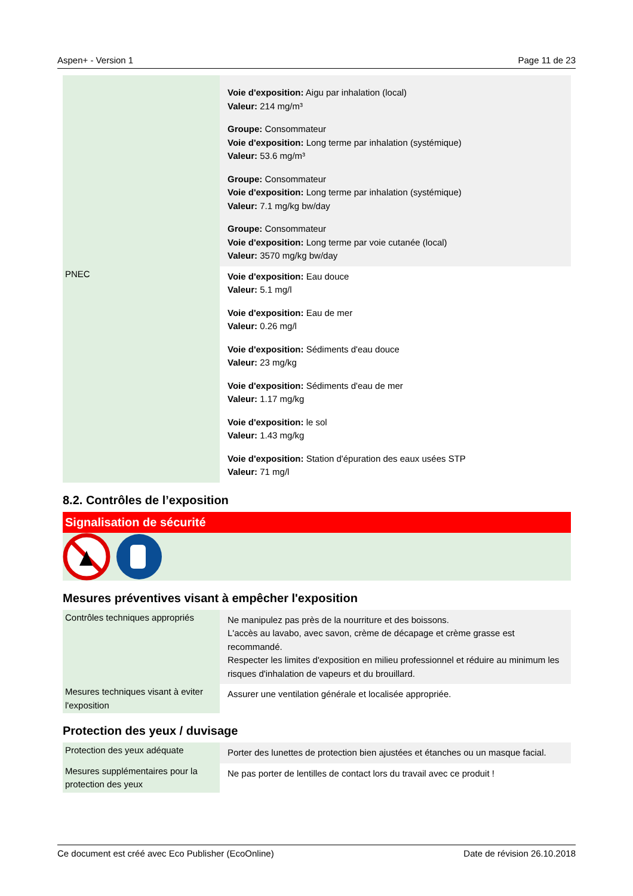Aspen+ - Version 1 Page 11 de 23
| | Voie d'exposition: Aigu par inhalation (local) Valeur: 214 mg/m³ Groupe: Consommateur Voie d'exposition: Long terme par inhalation (systémique) Valeur: 53.6 mg/m³ Groupe: Consommateur Voie d'exposition: Long terme par inhalation (systémique) Valeur: 7.1 mg/kg bw/day Groupe: Consommateur Voie d'exposition: Long terme par voie cutanée (local) Valeur: 3570 mg/kg bw/day |
| PNEC | Voie d'exposition: Eau douce Valeur: 5.1 mg/l Voie d'exposition: Eau de mer Valeur: 0.26 mg/l Voie d'exposition: Sédiments d'eau douce Valeur: 23 mg/kg Voie d'exposition: Sédiments d'eau de mer Valeur: 1.17 mg/kg Voie d'exposition: le sol Valeur: 1.43 mg/kg Voie d'exposition: Station d'épuration des eaux usées STP Valeur: 71 mg/l |
8.2. Contrôles de l’exposition
Signalisation de sécurité
Mesures préventives visant à empêcher l'exposition
| Contrôles techniques appropriés | Ne manipulez pas près de la nourriture et des boissons. L'accès au lavabo, avec savon, crème de décapage et crème grasse est recommandé. Respecter les limites d'exposition en milieu professionnel et réduire au minimum les risques d'inhalation de vapeurs et du brouillard. |
| Mesures techniques visant à eviter l'exposition | Assurer une ventilation générale et localisée appropriée. |
Protection des yeux / duvisage
| Protection des yeux adéquate | Porter des lunettes de protection bien ajustées et étanches ou un masque facial. |
| Mesures supplémentaires pour la protection des yeux | Ne pas porter de lentilles de contact lors du travail avec ce produit ! |
Ce document est créé avec Eco Publisher (EcoOnline) Date de révision 26.10.2018